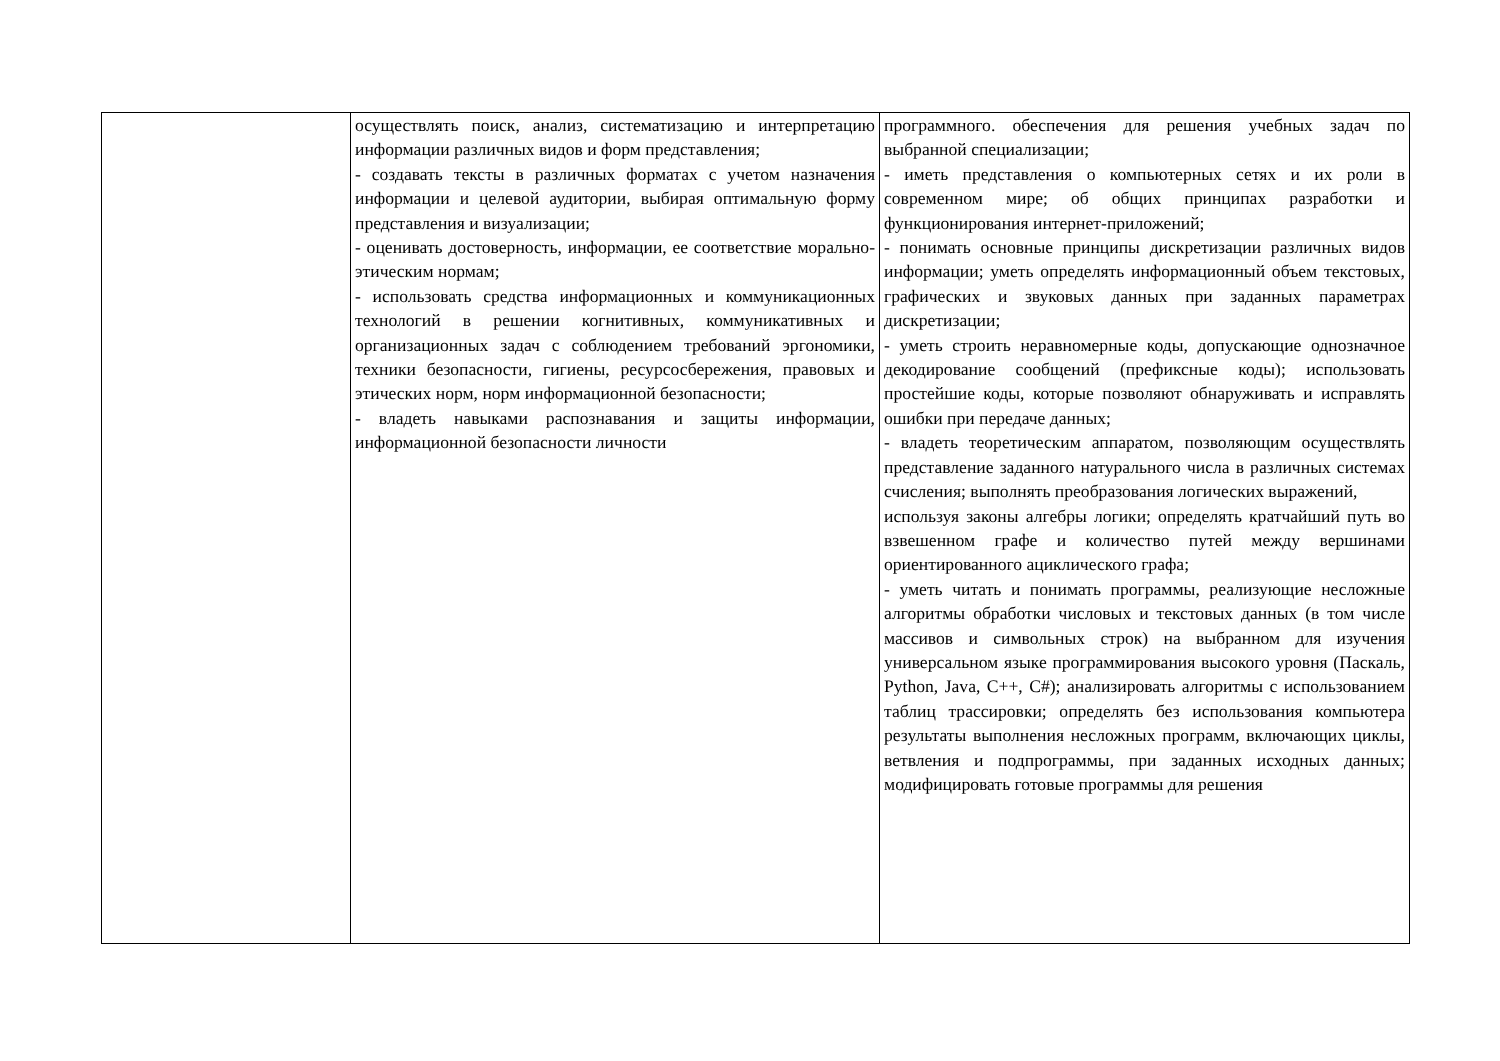| | осуществлять поиск, анализ, систематизацию и интерпретацию информации различных видов и форм представления; - создавать тексты в различных форматах с учетом назначения информации и целевой аудитории, выбирая оптимальную форму представления и визуализации; - оценивать достоверность, информации, ее соответствие морально-этическим нормам; - использовать средства информационных и коммуникационных технологий в решении когнитивных, коммуникативных и организационных задач с соблюдением требований эргономики, техники безопасности, гигиены, ресурсосбережения, правовых и этических норм, норм информационной безопасности; - владеть навыками распознавания и защиты информации, информационной безопасности личности | программного. обеспечения для решения учебных задач по выбранной специализации; - иметь представления о компьютерных сетях и их роли в современном мире; об общих принципах разработки и функционирования интернет-приложений; - понимать основные принципы дискретизации различных видов информации; уметь определять информационный объем текстовых, графических и звуковых данных при заданных параметрах дискретизации; - уметь строить неравномерные коды, допускающие однозначное декодирование сообщений (префиксные коды); использовать простейшие коды, которые позволяют обнаруживать и исправлять ошибки при передаче данных; - владеть теоретическим аппаратом, позволяющим осуществлять представление заданного натурального числа в различных системах счисления; выполнять преобразования логических выражений, используя законы алгебры логики; определять кратчайший путь во взвешенном графе и количество путей между вершинами ориентированного ациклического графа; - уметь читать и понимать программы, реализующие несложные алгоритмы обработки числовых и текстовых данных (в том числе массивов и символьных строк) на выбранном для изучения универсальном языке программирования высокого уровня (Паскаль, Python, Java, C++, C#); анализировать алгоритмы с использованием таблиц трассировки; определять без использования компьютера результаты выполнения несложных программ, включающих циклы, ветвления и подпрограммы, при заданных исходных данных; модифицировать готовые программы для решения |